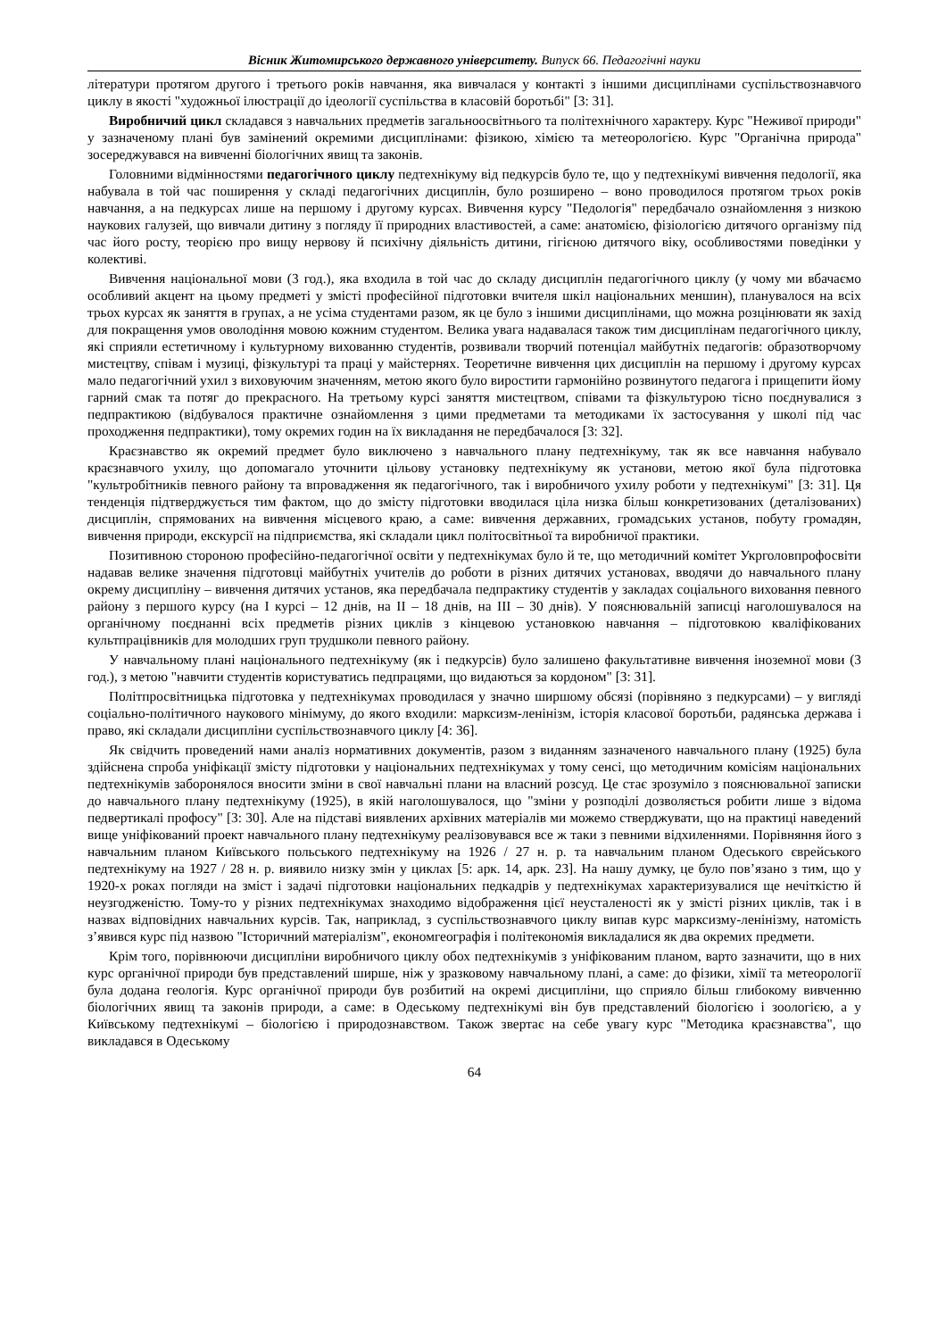Вісник Житомирського державного університету. Випуск 66. Педагогічні науки
літератури протягом другого і третього років навчання, яка вивчалася у контакті з іншими дисциплінами суспільствознавчого циклу в якості "художньої ілюстрації до ідеології суспільства в класовій боротьбі" [3: 31].
Виробничий цикл складався з навчальних предметів загальноосвітнього та політехнічного характеру. Курс "Неживої природи" у зазначеному плані був замінений окремими дисциплінами: фізикою, хімією та метеорологією. Курс "Органічна природа" зосереджувався на вивченні біологічних явищ та законів.
Головними відмінностями педагогічного циклу педтехнікуму від педкурсів було те, що у педтехнікумі вивчення педології, яка набувала в той час поширення у складі педагогічних дисциплін, було розширено – воно проводилося протягом трьох років навчання, а на педкурсах лише на першому і другому курсах. Вивчення курсу "Педологія" передбачало ознайомлення з низкою наукових галузей, що вивчали дитину з погляду її природних властивостей, а саме: анатомією, фізіологією дитячого організму під час його росту, теорією про вищу нервову й психічну діяльність дитини, гігієною дитячого віку, особливостями поведінки у колективі.
Вивчення національної мови (3 год.), яка входила в той час до складу дисциплін педагогічного циклу (у чому ми вбачаємо особливий акцент на цьому предметі у змісті професійної підготовки вчителя шкіл національних меншин), планувалося на всіх трьох курсах як заняття в групах, а не усіма студентами разом, як це було з іншими дисциплінами, що можна розцінювати як захід для покращення умов оволодіння мовою кожним студентом. Велика увага надавалася також тим дисциплінам педагогічного циклу, які сприяли естетичному і культурному вихованню студентів, розвивали творчий потенціал майбутніх педагогів: образотворчому мистецтву, співам і музиці, фізкультурі та праці у майстернях. Теоретичне вивчення цих дисциплін на першому і другому курсах мало педагогічний ухил з виховуючим значенням, метою якого було виростити гармонійно розвинутого педагога і прищепити йому гарний смак та потяг до прекрасного. На третьому курсі заняття мистецтвом, співами та фізкультурою тісно поєднувалися з педпрактикою (відбувалося практичне ознайомлення з цими предметами та методиками їх застосування у школі під час проходження педпрактики), тому окремих годин на їх викладання не передбачалося [3: 32].
Краєзнавство як окремий предмет було виключено з навчального плану педтехнікуму, так як все навчання набувало краєзнавчого ухилу, що допомагало уточнити цільову установку педтехнікуму як установи, метою якої була підготовка "культробітників певного району та впровадження як педагогічного, так і виробничого ухилу роботи у педтехнікумі" [3: 31]. Ця тенденція підтверджується тим фактом, що до змісту підготовки вводилася ціла низка більш конкретизованих (деталізованих) дисциплін, спрямованих на вивчення місцевого краю, а саме: вивчення державних, громадських установ, побуту громадян, вивчення природи, екскурсії на підприємства, які складали цикл політосвітньої та виробничої практики.
Позитивною стороною професійно-педагогічної освіти у педтехнікумах було й те, що методичний комітет Укрголовпрофосвіти надавав велике значення підготовці майбутніх учителів до роботи в різних дитячих установах, вводячи до навчального плану окрему дисципліну – вивчення дитячих установ, яка передбачала педпрактику студентів у закладах соціального виховання певного району з першого курсу (на І курсі – 12 днів, на ІІ – 18 днів, на ІІІ – 30 днів). У пояснювальній записці наголошувалося на органічному поєднанні всіх предметів різних циклів з кінцевою установкою навчання – підготовкою кваліфікованих культпрацівників для молодших груп трудшколи певного району.
У навчальному плані національного педтехнікуму (як і педкурсів) було залишено факультативне вивчення іноземної мови (3 год.), з метою "навчити студентів користуватись педпрацями, що видаються за кордоном" [3: 31].
Політпросвітницька підготовка у педтехнікумах проводилася у значно ширшому обсязі (порівняно з педкурсами) – у вигляді соціально-політичного наукового мінімуму, до якого входили: марксизм-ленінізм, історія класової боротьби, радянська держава і право, які складали дисципліни суспільствознавчого циклу [4: 36].
Як свідчить проведений нами аналіз нормативних документів, разом з виданням зазначеного навчального плану (1925) була здійснена спроба уніфікації змісту підготовки у національних педтехнікумах у тому сенсі, що методичним комісіям національних педтехнікумів заборонялося вносити зміни в свої навчальні плани на власний розсуд. Це стає зрозуміло з пояснювальної записки до навчального плану педтехнікуму (1925), в якій наголошувалося, що "зміни у розподілі дозволяється робити лише з відома педвертикалі профосу" [3: 30]. Але на підставі виявлених архівних матеріалів ми можемо стверджувати, що на практиці наведений вище уніфікований проект навчального плану педтехнікуму реалізовувався все ж таки з певними відхиленнями. Порівняння його з навчальним планом Київського польського педтехнікуму на 1926 / 27 н. р. та навчальним планом Одеського єврейського педтехнікуму на 1927 / 28 н. р. виявило низку змін у циклах [5: арк. 14, арк. 23]. На нашу думку, це було пов’язано з тим, що у 1920-х роках погляди на зміст і задачі підготовки національних педкадрів у педтехнікумах характеризувалися ще нечіткістю й неузгодженістю. Тому-то у різних педтехнікумах знаходимо відображення цієї неусталеності як у змісті різних циклів, так і в назвах відповідних навчальних курсів. Так, наприклад, з суспільствознавчого циклу випав курс марксизму-ленінізму, натомість з’явився курс під назвою "Історичний матеріалізм", економгеографія і політекономія викладалися як два окремих предмети.
Крім того, порівнюючи дисципліни виробничого циклу обох педтехнікумів з уніфікованим планом, варто зазначити, що в них курс органічної природи був представлений ширше, ніж у зразковому навчальному плані, а саме: до фізики, хімії та метеорології була додана геологія. Курс органічної природи був розбитий на окремі дисципліни, що сприяло більш глибокому вивченню біологічних явищ та законів природи, а саме: в Одеському педтехнікумі він був представлений біологією і зоологією, а у Київському педтехнікумі – біологією і природознавством. Також звертає на себе увагу курс "Методика краєзнавства", що викладався в Одеському
64